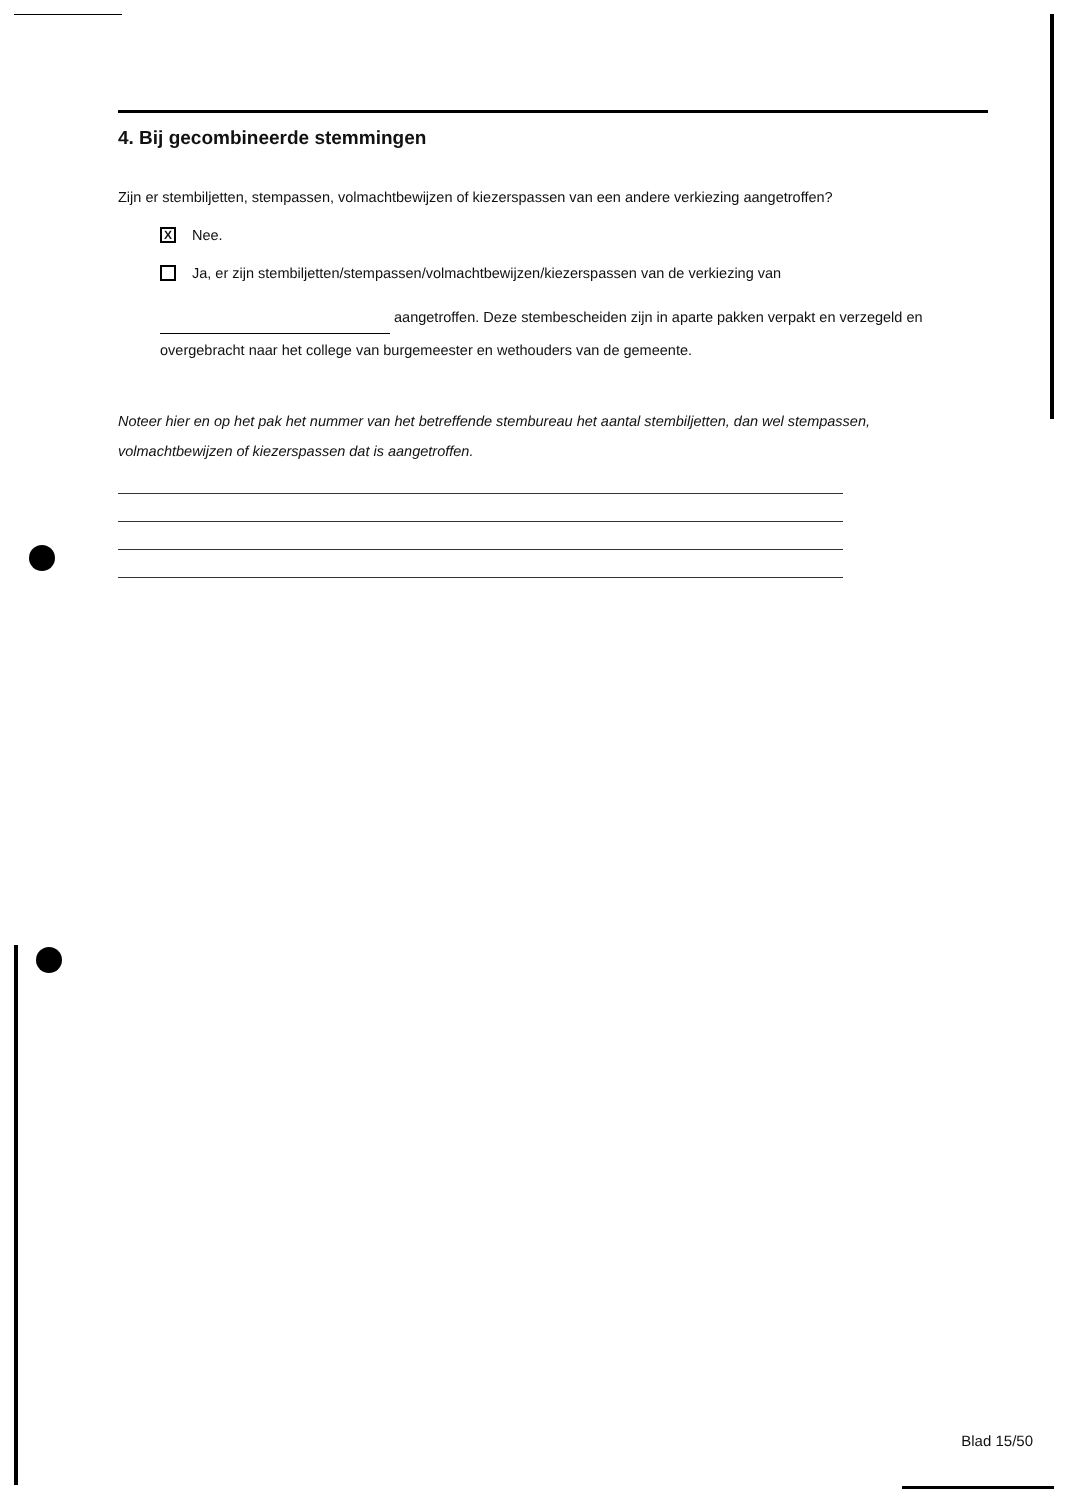4. Bij gecombineerde stemmingen
Zijn er stembiljetten, stempassen, volmachtbewijzen of kiezerspassen van een andere verkiezing aangetroffen?
X
Nee.
Ja, er zijn stembiljetten/stempassen/volmachtbewijzen/kiezerspassen van de verkiezing van
aangetroffen. Deze stembescheiden zijn in aparte pakken verpakt en verzegeld en overgebracht naar het college van burgemeester en wethouders van de gemeente.
Noteer hier en op het pak het nummer van het betreffende stembureau het aantal stembiljetten, dan wel stempassen, volmachtbewijzen of kiezerspassen dat is aangetroffen.
Blad 15/50